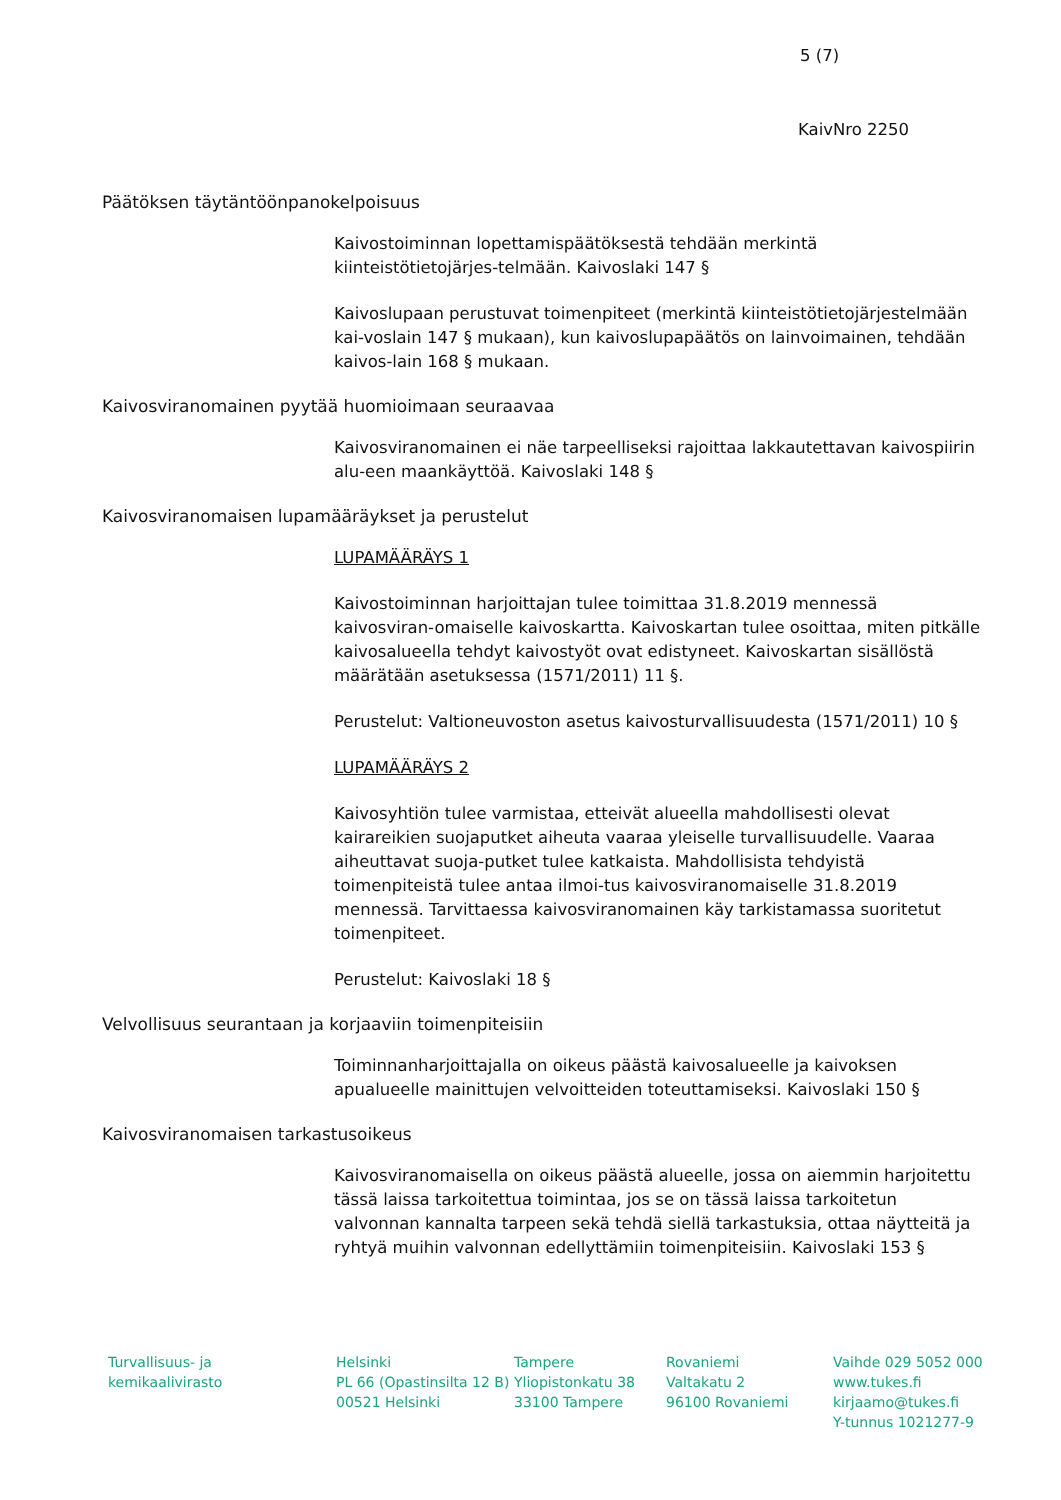5 (7)
KaivNro 2250
Päätöksen täytäntöönpanokelpoisuus
Kaivostoiminnan lopettamispäätöksestä tehdään merkintä kiinteistötietojärjes-telmään. Kaivoslaki 147 §
Kaivoslupaan perustuvat toimenpiteet (merkintä kiinteistötietojärjestelmään kai-voslain 147 § mukaan), kun kaivoslupapäätös on lainvoimainen, tehdään kaivos-lain 168 § mukaan.
Kaivosviranomainen pyytää huomioimaan seuraavaa
Kaivosviranomainen ei näe tarpeelliseksi rajoittaa lakkautettavan kaivospiirin alu-een maankäyttöä. Kaivoslaki 148 §
Kaivosviranomaisen lupamääräykset ja perustelut
LUPAMÄÄRÄYS 1
Kaivostoiminnan harjoittajan tulee toimittaa 31.8.2019 mennessä kaivosviran-omaiselle kaivoskartta. Kaivoskartan tulee osoittaa, miten pitkälle kaivosalueella tehdyt kaivostyöt ovat edistyneet. Kaivoskartan sisällöstä määrätään asetuksessa (1571/2011) 11 §.
Perustelut: Valtioneuvoston asetus kaivosturvallisuudesta (1571/2011) 10 §
LUPAMÄÄRÄYS 2
Kaivosyhtiön tulee varmistaa, etteivät alueella mahdollisesti olevat kairareikien suojaputket aiheuta vaaraa yleiselle turvallisuudelle. Vaaraa aiheuttavat suoja-putket tulee katkaista. Mahdollisista tehdyistä toimenpiteistä tulee antaa ilmoi-tus kaivosviranomaiselle 31.8.2019 mennessä. Tarvittaessa kaivosviranomainen käy tarkistamassa suoritetut toimenpiteet.
Perustelut: Kaivoslaki 18 §
Velvollisuus seurantaan ja korjaaviin toimenpiteisiin
Toiminnanharjoittajalla on oikeus päästä kaivosalueelle ja kaivoksen apualueelle mainittujen velvoitteiden toteuttamiseksi. Kaivoslaki 150 §
Kaivosviranomaisen tarkastusoikeus
Kaivosviranomaisella on oikeus päästä alueelle, jossa on aiemmin harjoitettu tässä laissa tarkoitettua toimintaa, jos se on tässä laissa tarkoitetun valvonnan kannalta tarpeen sekä tehdä siellä tarkastuksia, ottaa näytteitä ja ryhtyä muihin valvonnan edellyttämiin toimenpiteisiin. Kaivoslaki 153 §
Turvallisuus- ja
kemikaalivirasto
Helsinki
PL 66 (Opastinsilta 12 B)
00521 Helsinki
Tampere
Yliopistonkatu 38
33100 Tampere
Rovaniemi
Valtakatu 2
96100 Rovaniemi
Vaihde 029 5052 000
www.tukes.fi
kirjaamo@tukes.fi
Y-tunnus 1021277-9